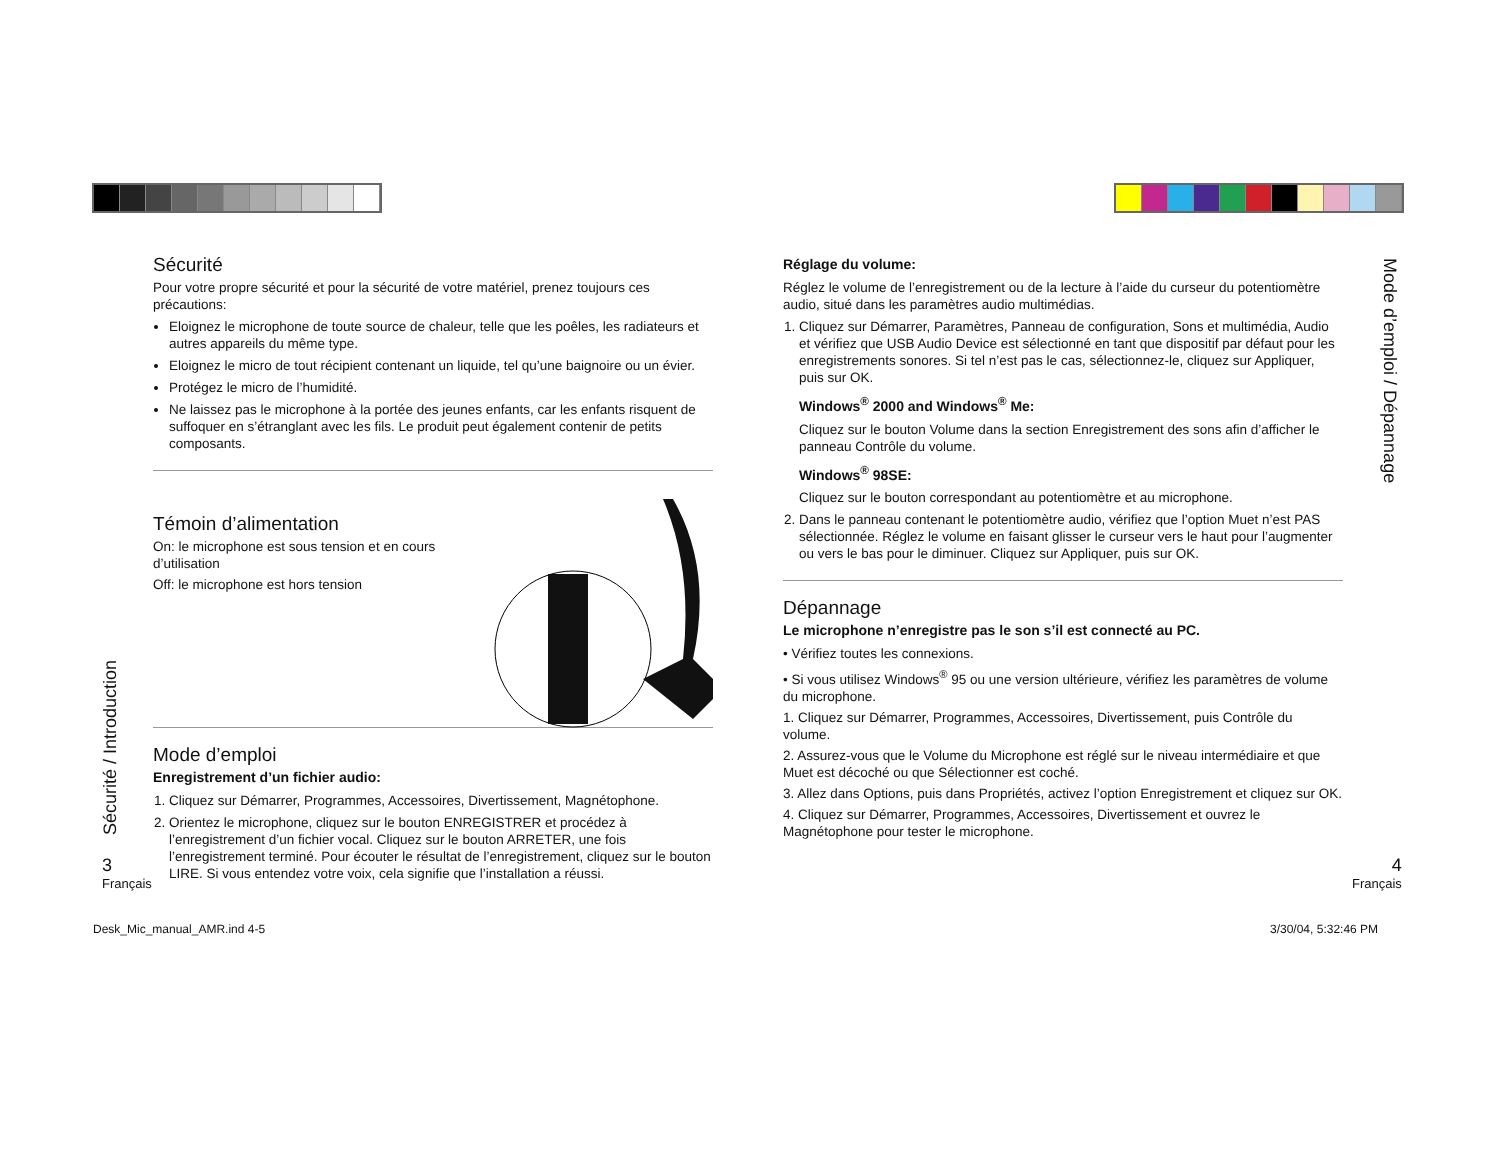Sécurité
Pour votre propre sécurité et pour la sécurité de votre matériel, prenez toujours ces précautions:
Eloignez le microphone de toute source de chaleur, telle que les poêles, les radiateurs et autres appareils du même type.
Eloignez le micro de tout récipient contenant un liquide, tel qu’une baignoire ou un évier.
Protégez le micro de l’humidité.
Ne laissez pas le microphone à la portée des jeunes enfants, car les enfants risquent de suffoquer en s’étranglant avec les fils. Le produit peut également contenir de petits composants.
Témoin d’alimentation
On: le microphone est sous tension et en cours d’utilisation
Off: le microphone est hors tension
Mode d’emploi
Enregistrement d’un fichier audio:
1. Cliquez sur Démarrer, Programmes, Accessoires, Divertissement, Magnétophone.
2. Orientez le microphone, cliquez sur le bouton ENREGISTRER et procédez à l’enregistrement d’un fichier vocal. Cliquez sur le bouton ARRETER, une fois l’enregistrement terminé. Pour écouter le résultat de l’enregistrement, cliquez sur le bouton LIRE. Si vous entendez votre voix, cela signifie que l’installation a réussi.
Sécurité / Introduction
3
Français
Réglage du volume:
Réglez le volume de l’enregistrement ou de la lecture à l’aide du curseur du potentiomètre audio, situé dans les paramètres audio multimédias.
1. Cliquez sur Démarrer, Paramètres, Panneau de configuration, Sons et multimédia, Audio et vérifiez que USB Audio Device est sélectionné en tant que dispositif par défaut pour les enregistrements sonores. Si tel n’est pas le cas, sélectionnez-le, cliquez sur Appliquer, puis sur OK.
Windows<sup>®</sup> 2000 and Windows<sup>®</sup> Me:
Cliquez sur le bouton Volume dans la section Enregistrement des sons afin d’afficher le panneau Contrôle du volume.
Windows<sup>®</sup> 98SE:
Cliquez sur le bouton correspondant au potentiomètre et au microphone.
2. Dans le panneau contenant le potentiomètre audio, vérifiez que l’option Muet n’est PAS sélectionnée. Réglez le volume en faisant glisser le curseur vers le haut pour l’augmenter ou vers le bas pour le diminuer. Cliquez sur Appliquer, puis sur OK.
Dépannage
Le microphone n’enregistre pas le son s’il est connecté au PC.
• Vérifiez toutes les connexions.
• Si vous utilisez Windows<sup>®</sup> 95 ou une version ultérieure, vérifiez les paramètres de volume du microphone.
1. Cliquez sur Démarrer, Programmes, Accessoires, Divertissement, puis Contrôle du volume.
2. Assurez-vous que le Volume du Microphone est réglé sur le niveau intermédiaire et que Muet est décoché ou que Sélectionner est coché.
3. Allez dans Options, puis dans Propriétés, activez l’option Enregistrement et cliquez sur OK.
4. Cliquez sur Démarrer, Programmes, Accessoires, Divertissement et ouvrez le Magnétophone pour tester le microphone.
Mode d’emploi / Dépannage
4
Français
Desk_Mic_manual_AMR.ind 4-5 3/30/04, 5:32:46 PM